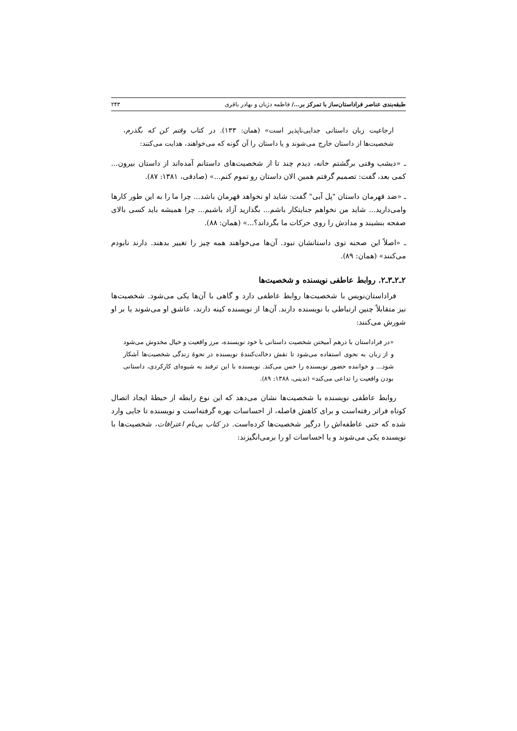طبقه‌بندی عناصر فراداستان‌ساز با تمرکز بر.../ فاطمه دژبان و بهادر باقری ۲۴۳
ارجاعیت زبان داستانی جدایی‌ناپذیر است» (همان: ۱۳۳). در کتاب وقتم کن که بگذرم، شخصیت‌ها از داستان خارج می‌شوند و یا داستان را آن گونه که می‌خواهند، هدایت می‌کنند:
ـ «دیشب وقتی برگشتم خانه، دیدم چند تا از شخصیت‌های داستانم آمده‌اند از داستان بیرون... کمی بعد، گفت: تصمیم گرفتم همین الان داستان رو تموم کنم...» (صادقی، ۱۳۸۱: ۸۷).
ـ «ضد قهرمان داستان "پل آبی" گفت: شاید او نخواهد قهرمان باشد... چرا ما را به این طور کارها وامی‌دارید... شاید من نخواهم جنایتکار باشم... بگذارید آزاد باشیم... چرا همیشه باید کسی بالای صفحه بنشیند و مدادش را روی حرکات ما بگرداند؟...» (همان: ۸۸).
ـ «اصلاً این صحنه توی داستانشان نبود. آن‌ها می‌خواهند همه چیز را تغییر بدهند. دارند نابودم می‌کنند» (همان: ۸۹).
۲ـ۲ـ۳ـ۲. روابط عاطفی نویسنده و شخصیت‌ها
فراداستان‌نویس با شخصیت‌ها روابط عاطفی دارد و گاهی با آن‌ها یکی می‌شود. شخصیت‌ها نیز متقابلاً چنین ارتباطی با نویسنده دارند. آن‌ها از نویسنده کینه دارند، عاشق او می‌شوند یا بر او شورش می‌کنند:
«در فراداستان با درهم آمیختن شخصیت داستانی با خود نویسنده، مرز واقعیت و خیال مخدوش می‌شود و از زبان به نحوی استفاده می‌شود تا نقش دخالت‌کنندهٔ نویسنده در نحوهٔ زندگی شخصیت‌ها آشکار شود... و خواننده حضور نویسنده را حس می‌کند. نویسنده با این ترفند به شیوه‌ای کارکردی، داستانی بودن واقعیت را تداعی می‌کند» (تدینی، ۱۳۸۸: ۸۹).
روابط عاطفی نویسنده با شخصیت‌ها نشان می‌دهد که این نوع رابطه از حیطهٔ ایجاد اتصال کوتاه فراتر رفته‌است و برای کاهش فاصله، از احساسات بهره گرفته‌است و نویسنده تا جایی وارد شده که حتی عاطفه‌اش را درگیر شخصیت‌ها کرده‌است. در کتاب بی‌نام اعترافات، شخصیت‌ها با نویسنده یکی می‌شوند و یا احساسات او را برمی‌انگیزند: